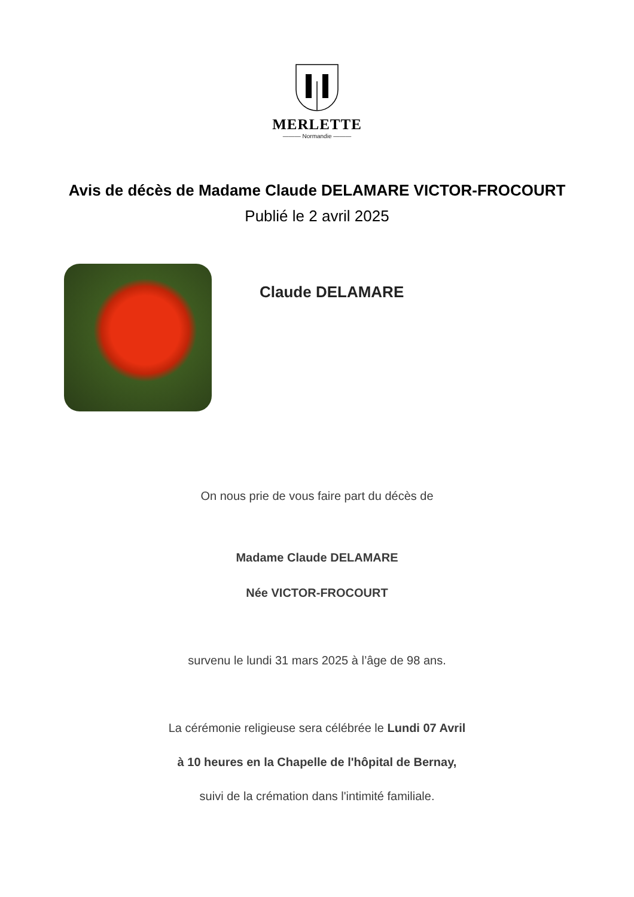MERLETTE
——— Normandie ———
Avis de décès de Madame Claude DELAMARE VICTOR-FROCOURT
Publié le 2 avril 2025
Claude DELAMARE
On nous prie de vous faire part du décès de
Madame Claude DELAMARE
Née VICTOR-FROCOURT
survenu le lundi 31 mars 2025 à l’âge de 98 ans.
La cérémonie religieuse sera célébrée le Lundi 07 Avril
à 10 heures en la Chapelle de l'hôpital de Bernay,
suivi de la crémation dans l'intimité familiale.